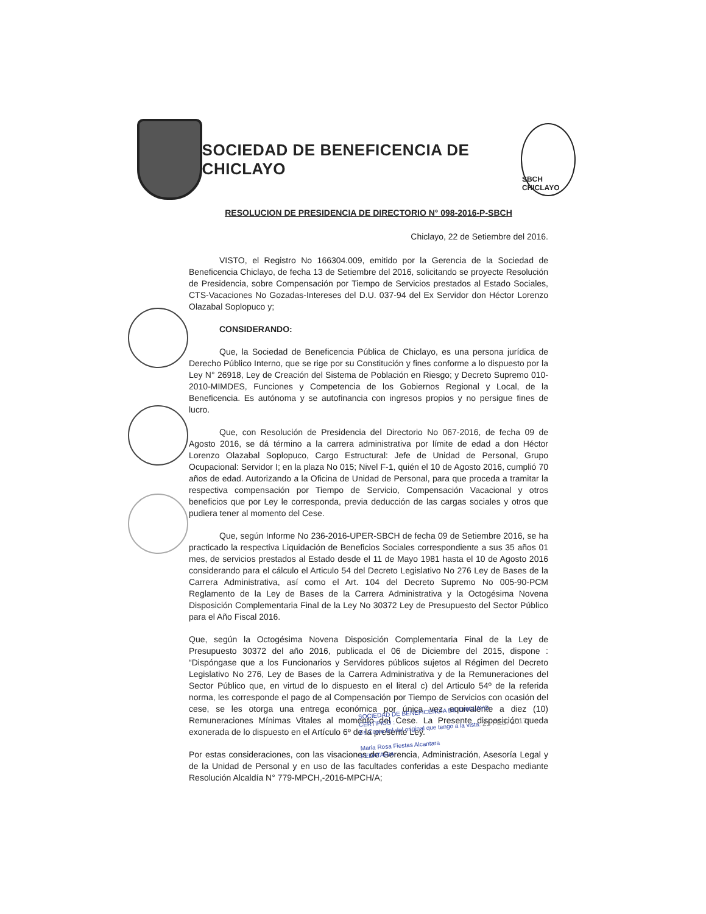SOCIEDAD DE BENEFICENCIA DE CHICLAYO
SBCH CHICLAYO
RESOLUCION DE PRESIDENCIA DE DIRECTORIO N° 098-2016-P-SBCH
Chiclayo, 22 de Setiembre del 2016.
VISTO, el Registro No 166304.009, emitido por la Gerencia de la Sociedad de Beneficencia Chiclayo, de fecha 13 de Setiembre del 2016, solicitando se proyecte Resolución de Presidencia, sobre Compensación por Tiempo de Servicios prestados al Estado Sociales, CTS-Vacaciones No Gozadas-Intereses del D.U. 037-94 del Ex Servidor don Héctor Lorenzo Olazabal Soplopuco y;
CONSIDERANDO:
Que, la Sociedad de Beneficencia Pública de Chiclayo, es una persona jurídica de Derecho Público Interno, que se rige por su Constitución y fines conforme a lo dispuesto por la Ley N° 26918, Ley de Creación del Sistema de Población en Riesgo; y Decreto Supremo 010-2010-MIMDES, Funciones y Competencia de los Gobiernos Regional y Local, de la Beneficencia. Es autónoma y se autofinancia con ingresos propios y no persigue fines de lucro.
Que, con Resolución de Presidencia del Directorio No 067-2016, de fecha 09 de Agosto 2016, se dá término a la carrera administrativa por límite de edad a don Héctor Lorenzo Olazabal Soplopuco, Cargo Estructural: Jefe de Unidad de Personal, Grupo Ocupacional: Servidor I; en la plaza No 015; Nivel F-1, quién el 10 de Agosto 2016, cumplió 70 años de edad. Autorizando a la Oficina de Unidad de Personal, para que proceda a tramitar la respectiva compensación por Tiempo de Servicio, Compensación Vacacional y otros beneficios que por Ley le corresponda, previa deducción de las cargas sociales y otros que pudiera tener al momento del Cese.
Que, según Informe No 236-2016-UPER-SBCH de fecha 09 de Setiembre 2016, se ha practicado la respectiva Liquidación de Beneficios Sociales correspondiente a sus 35 años 01 mes, de servicios prestados al Estado desde el 11 de Mayo 1981 hasta el 10 de Agosto 2016 considerando para el cálculo el Articulo 54 del Decreto Legislativo No 276 Ley de Bases de la Carrera Administrativa, así como el Art. 104 del Decreto Supremo No 005-90-PCM Reglamento de la Ley de Bases de la Carrera Administrativa y la Octogésima Novena Disposición Complementaria Final de la Ley No 30372 Ley de Presupuesto del Sector Público para el Año Fiscal 2016.
Que, según la Octogésima Novena Disposición Complementaria Final de la Ley de Presupuesto 30372 del año 2016, publicada el 06 de Diciembre del 2015, dispone : “Dispóngase que a los Funcionarios y Servidores públicos sujetos al Régimen del Decreto Legislativo No 276, Ley de Bases de la Carrera Administrativa y de la Remuneraciones del Sector Público que, en virtud de lo dispuesto en el literal c) del Articulo 54º de la referida norma, les corresponde el pago de al Compensación por Tiempo de Servicios con ocasión del cese, se les otorga una entrega económica por única vez equivalente a diez (10) Remuneraciones Mínimas Vitales al momento del Cese. La Presente disposición queda exonerada de lo dispuesto en el Artículo 6º de la presente Ley.
Por estas consideraciones, con las visaciones de Gerencia, Administración, Asesoría Legal y de la Unidad de Personal y en uso de las facultades conferidas a este Despacho mediante Resolución Alcaldía N° 779-MPCH,-2016-MPCH/A;
SOCIEDAD DE BENEFICENCIA DE CHICLAYO
CERTIFICO :
Es Copia fiel del original que tengo a la vista. 21 FEB. 2017
Maria Rosa Fiestas Alcantara
FEDATARIA